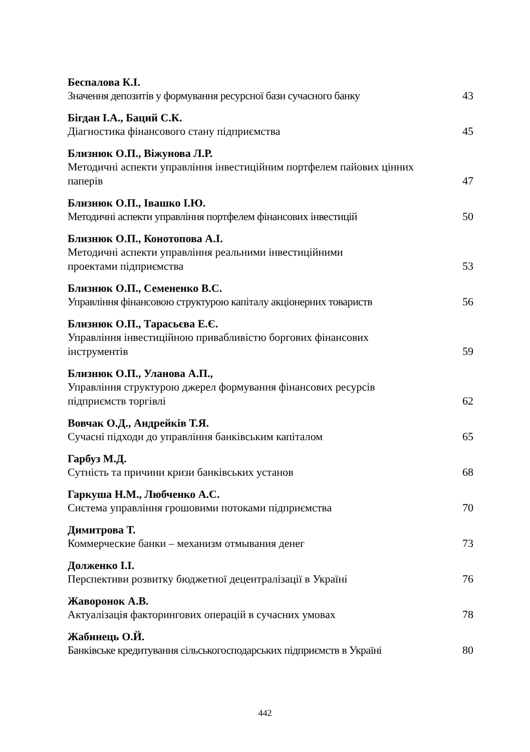Беспалова К.І.
Значення депозитів у формування ресурсної бази сучасного банку 43
Бігдан І.А., Баций С.К.
Діагностика фінансового стану підприємства 45
Близнюк О.П., Віжунова Л.Р.
Методичні аспекти управління інвестиційним портфелем пайових цінних паперів 47
Близнюк О.П., Івашко І.Ю.
Методичні аспекти управління портфелем фінансових інвестицій 50
Близнюк О.П., Конотопова А.І.
Методичні аспекти управління реальними інвестиційними
проектами підприємства 53
Близнюк О.П., Семененко В.С.
Управління фінансовою структурою капіталу акціонерних товариств 56
Близнюк О.П., Тарасьєва Е.Є.
Управління інвестиційною привабливістю боргових фінансових
інструментів 59
Близнюк О.П., Уланова А.П.,
Управління структурою джерел формування фінансових ресурсів
підприємств торгівлі 62
Вовчак О.Д., Андрейків Т.Я.
Сучасні підходи до управління банківським капіталом 65
Гарбуз М.Д.
Сутність та причини кризи банківських установ 68
Гаркуша Н.М., Любченко А.С.
Система управління грошовими потоками підприємства 70
Димитрова Т.
Коммерческие банки – механизм отмывания денег 73
Долженко І.І.
Перспективи розвитку бюджетної децентралізації в Україні 76
Жаворонок А.В.
Актуалізація факторингових операцій в сучасних умовах 78
Жабинець О.Й.
Банківське кредитування сільськогосподарських підприємств в Україні 80
442